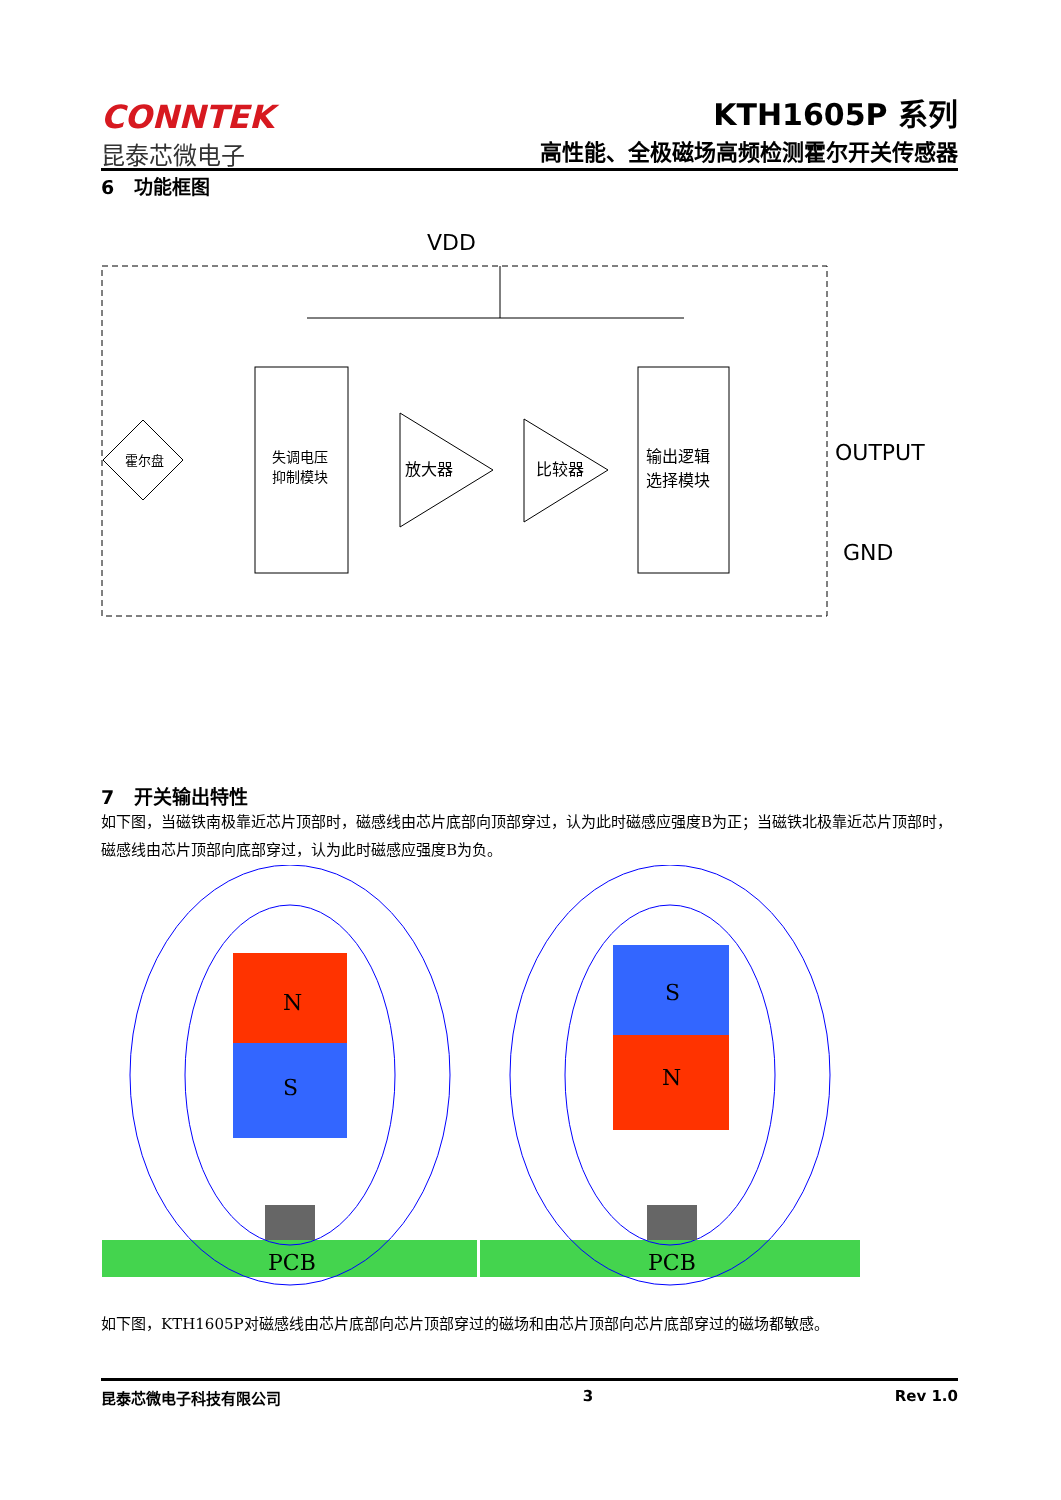CONNTEK
昆泰芯微电子
KTH1605P 系列
高性能、全极磁场高频检测霍尔开关传感器
6 功能框图
VDD
失调电压
抑制模块
霍尔盘
放大器
比较器
输出逻辑
选择模块
OUTPUT
GND
7 开关输出特性
如下图，当磁铁南极靠近芯片顶部时，磁感线由芯片底部向顶部穿过，认为此时磁感应强度B为正；当磁铁北极靠近芯片顶部时，磁感线由芯片顶部向底部穿过，认为此时磁感应强度B为负。
N
S
S
N
PCB
PCB
如下图，KTH1605P对磁感线由芯片底部向芯片顶部穿过的磁场和由芯片顶部向芯片底部穿过的磁场都敏感。
昆泰芯微电子科技有限公司 3 Rev 1.0